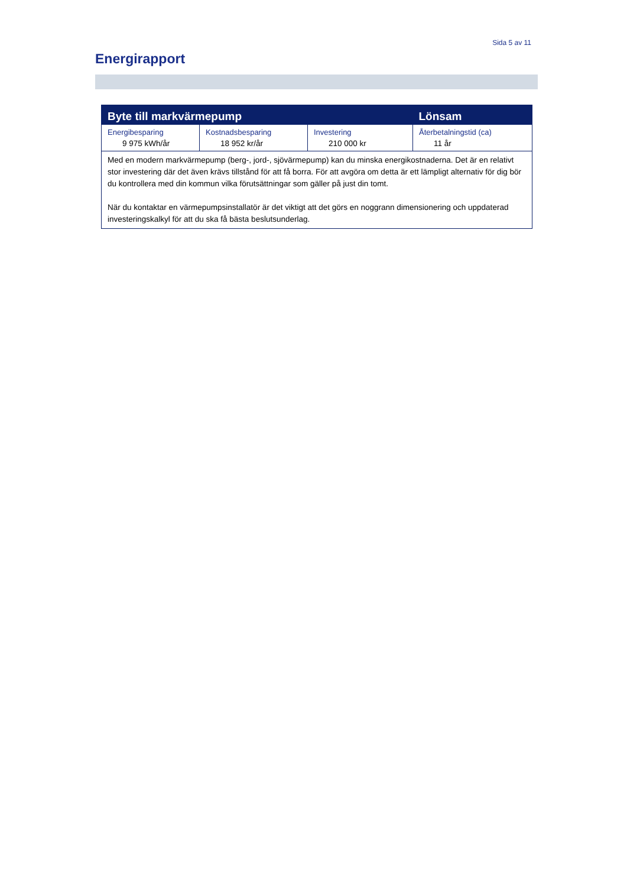Sida 5 av 11
Energirapport
| Byte till markvärmepump | | | Lönsam |
| --- | --- | --- | --- |
| Energibesparing 9 975 kWh/år | Kostnadsbesparing 18 952 kr/år | Investering 210 000 kr | Återbetalningstid (ca) 11 år |
| Med en modern markvärmepump (berg-, jord-, sjövärmepump) kan du minska energikostnaderna. Det är en relativt stor investering där det även krävs tillstånd för att få borra. För att avgöra om detta är ett lämpligt alternativ för dig bör du kontrollera med din kommun vilka förutsättningar som gäller på just din tomt. När du kontaktar en värmepumpsinstallatör är det viktigt att det görs en noggrann dimensionering och uppdaterad investeringskalkyl för att du ska få bästa beslutsunderlag. | | | |